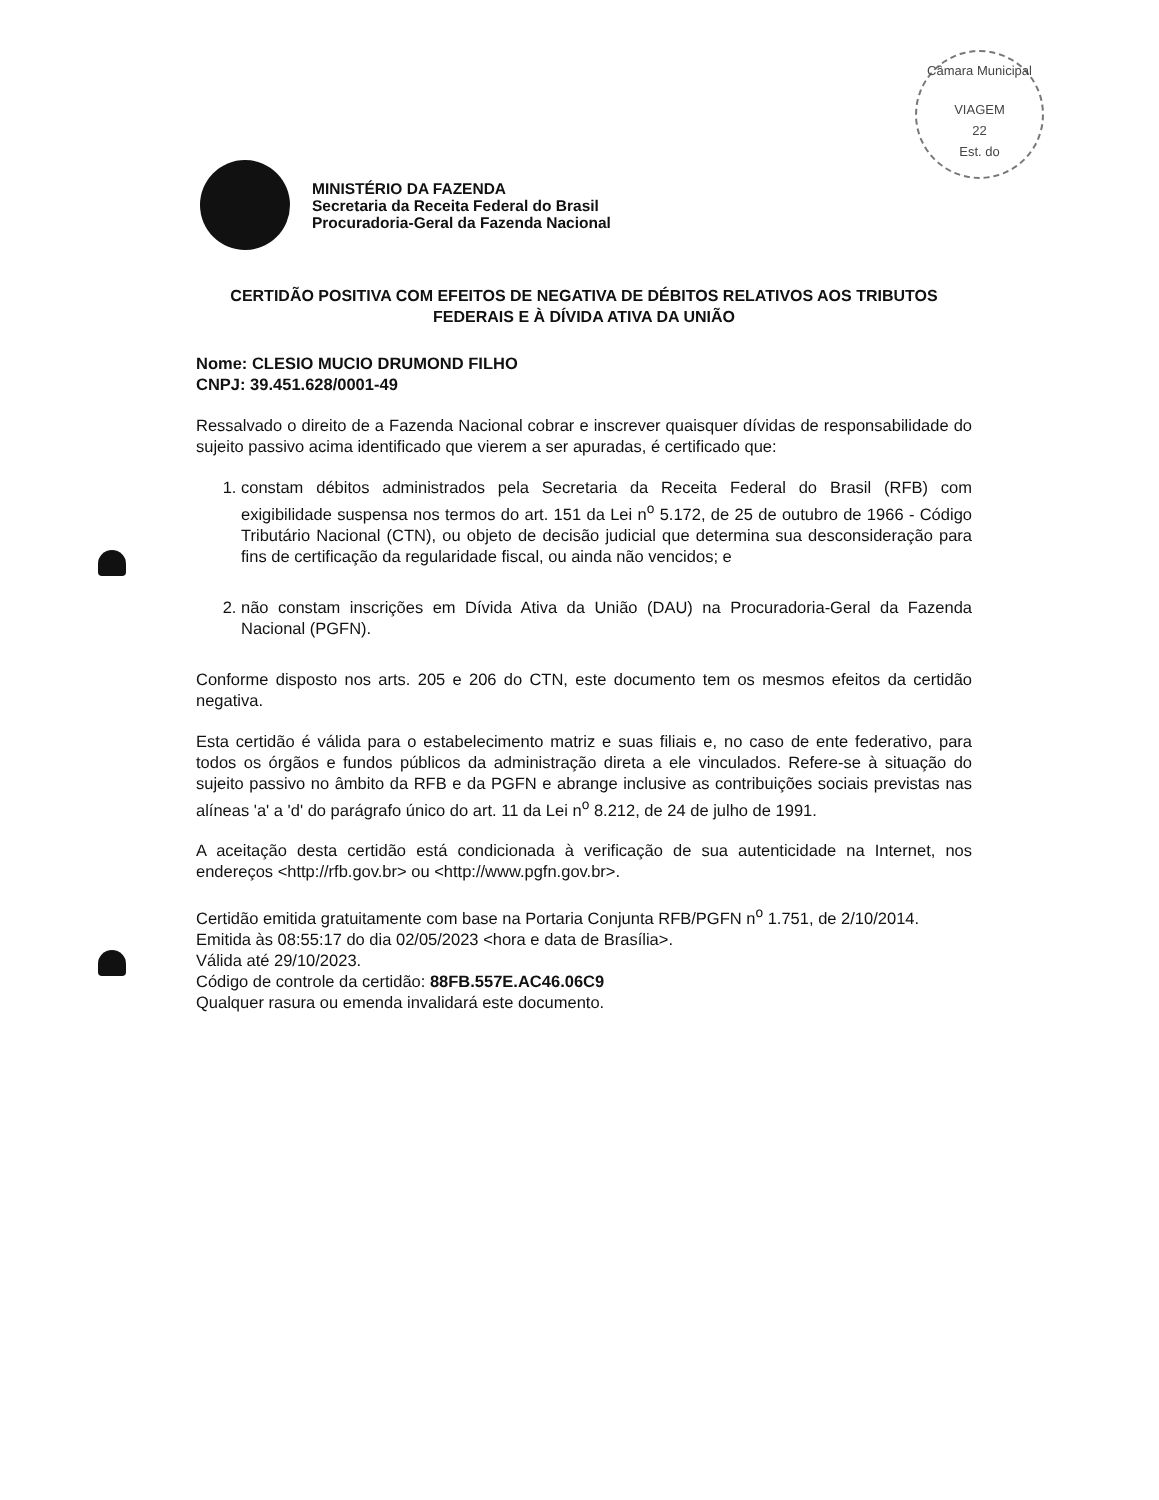Câmara Municipal
VIAGEM
22
Est. do
MINISTÉRIO DA FAZENDA
Secretaria da Receita Federal do Brasil
Procuradoria-Geral da Fazenda Nacional
CERTIDÃO POSITIVA COM EFEITOS DE NEGATIVA DE DÉBITOS RELATIVOS AOS TRIBUTOS FEDERAIS E À DÍVIDA ATIVA DA UNIÃO
Nome: CLESIO MUCIO DRUMOND FILHO
CNPJ: 39.451.628/0001-49
Ressalvado o direito de a Fazenda Nacional cobrar e inscrever quaisquer dívidas de responsabilidade do sujeito passivo acima identificado que vierem a ser apuradas, é certificado que:
1. constam débitos administrados pela Secretaria da Receita Federal do Brasil (RFB) com exigibilidade suspensa nos termos do art. 151 da Lei n<sup>o</sup> 5.172, de 25 de outubro de 1966 - Código Tributário Nacional (CTN), ou objeto de decisão judicial que determina sua desconsideração para fins de certificação da regularidade fiscal, ou ainda não vencidos; e
2. não constam inscrições em Dívida Ativa da União (DAU) na Procuradoria-Geral da Fazenda Nacional (PGFN).
Conforme disposto nos arts. 205 e 206 do CTN, este documento tem os mesmos efeitos da certidão negativa.
Esta certidão é válida para o estabelecimento matriz e suas filiais e, no caso de ente federativo, para todos os órgãos e fundos públicos da administração direta a ele vinculados. Refere-se à situação do sujeito passivo no âmbito da RFB e da PGFN e abrange inclusive as contribuições sociais previstas nas alíneas 'a' a 'd' do parágrafo único do art. 11 da Lei n<sup>o</sup> 8.212, de 24 de julho de 1991.
A aceitação desta certidão está condicionada à verificação de sua autenticidade na Internet, nos endereços <http://rfb.gov.br> ou <http://www.pgfn.gov.br>.
Certidão emitida gratuitamente com base na Portaria Conjunta RFB/PGFN n<sup>o</sup> 1.751, de 2/10/2014.
Emitida às 08:55:17 do dia 02/05/2023 <hora e data de Brasília>.
Válida até 29/10/2023.
Código de controle da certidão: 88FB.557E.AC46.06C9
Qualquer rasura ou emenda invalidará este documento.